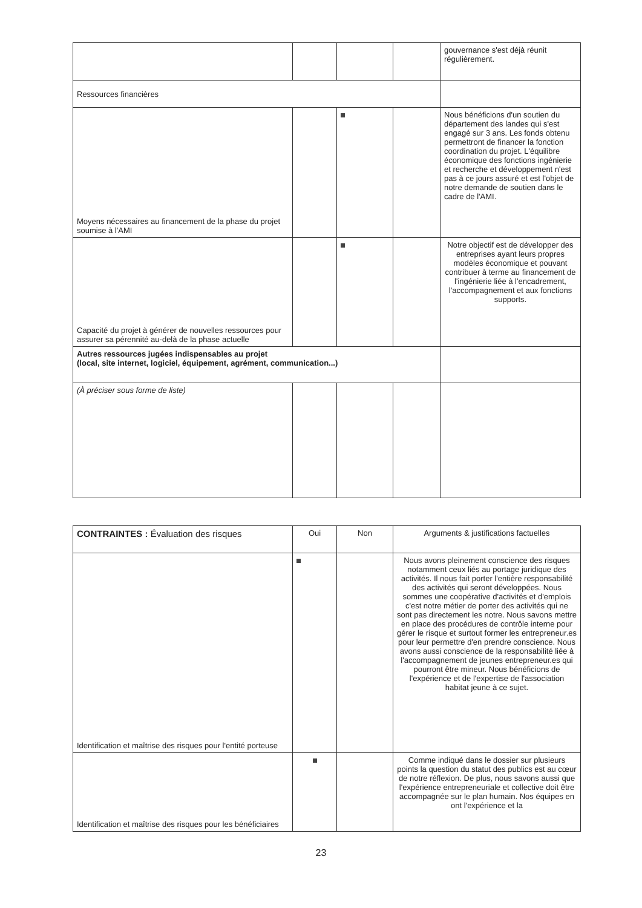| | | | | gouvernance s'est déjà réunit régulièrement. |
| Ressources financières | | | | |
| Moyens nécessaires au financement de la phase du projet soumise à l'AMI | | | | Nous bénéficions d'un soutien du département des landes qui s'est engagé sur 3 ans. Les fonds obtenu permettront de financer la fonction coordination du projet. L'équilibre économique des fonctions ingénierie et recherche et développement n'est pas à ce jours assuré et est l'objet de notre demande de soutien dans le cadre de l'AMI. |
| Capacité du projet à générer de nouvelles ressources pour assurer sa pérennité au-delà de la phase actuelle | | | | Notre objectif est de développer des entreprises ayant leurs propres modèles économique et pouvant contribuer à terme au financement de l'ingénierie liée à l'encadrement, l'accompagnement et aux fonctions supports. |
| Autres ressources jugées indispensables au projet (local, site internet, logiciel, équipement, agrément, communication...) | | | | |
| (À préciser sous forme de liste) | | | | |
| CONTRAINTES : Évaluation des risques | Oui | Non | Arguments & justifications factuelles |
| --- | --- | --- | --- |
| Identification et maîtrise des risques pour l'entité porteuse | | | Nous avons pleinement conscience des risques notamment ceux liés au portage juridique des activités. Il nous fait porter l'entière responsabilité des activités qui seront développées. Nous sommes une coopérative d'activités et d'emplois c'est notre métier de porter des activités qui ne sont pas directement les notre. Nous savons mettre en place des procédures de contrôle interne pour gérer le risque et surtout former les entrepreneur.es pour leur permettre d'en prendre conscience. Nous avons aussi conscience de la responsabilité liée à l'accompagnement de jeunes entrepreneur.es qui pourront être mineur. Nous bénéficions de l'expérience et de l'expertise de l'association habitat jeune à ce sujet. |
| Identification et maîtrise des risques pour les bénéficiaires | | | Comme indiqué dans le dossier sur plusieurs points la question du statut des publics est au cœur de notre réflexion. De plus, nous savons aussi que l'expérience entrepreneuriale et collective doit être accompagnée sur le plan humain. Nos équipes en ont l'expérience et la |
23